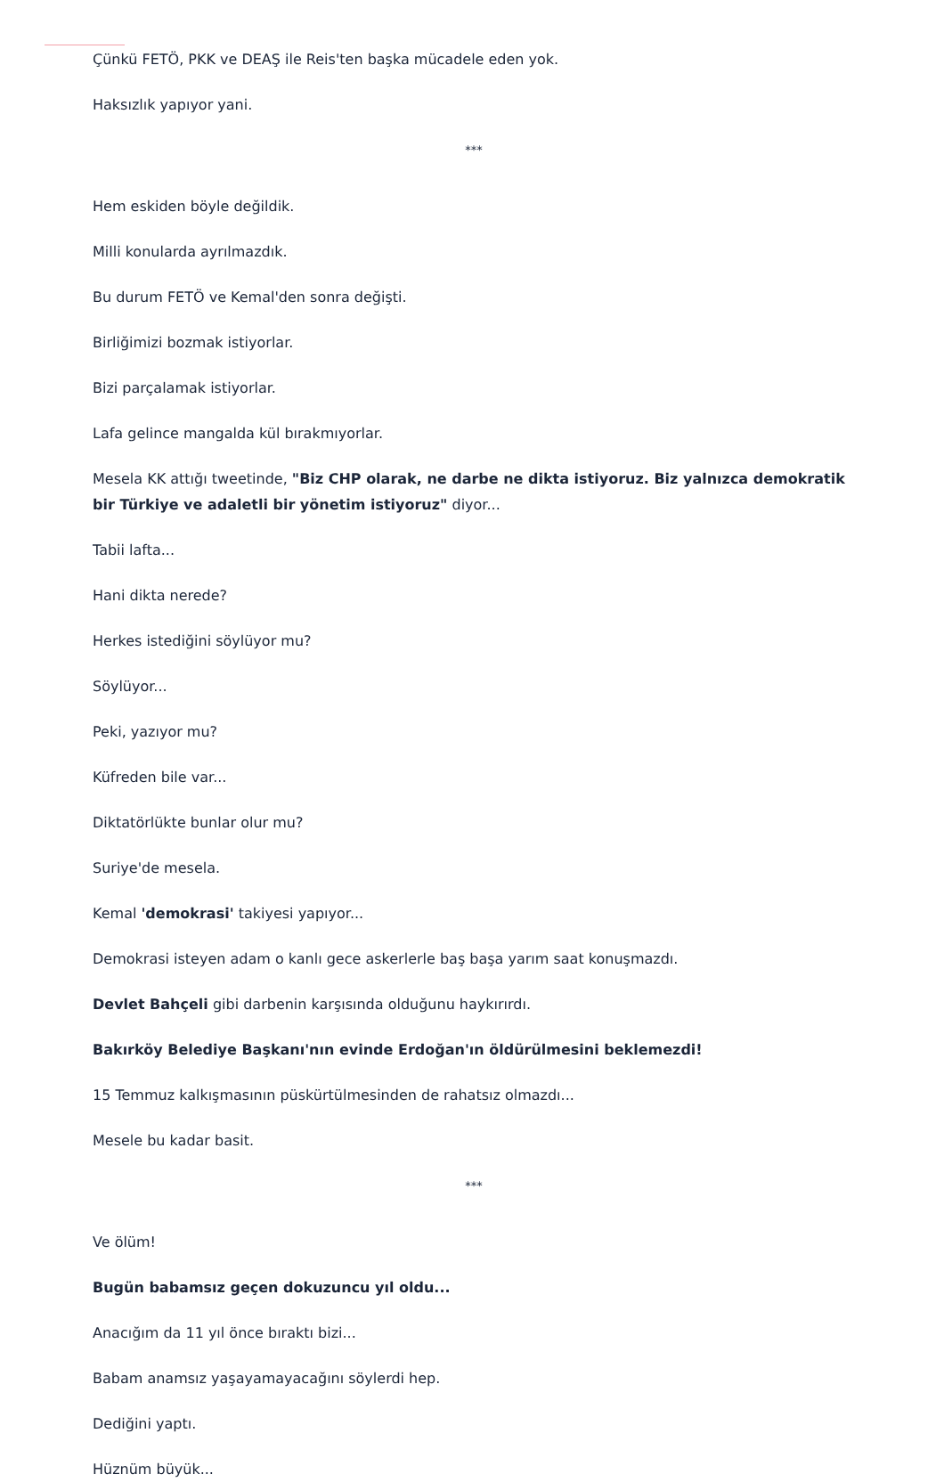Çünkü FETÖ, PKK ve DEAŞ ile Reis'ten başka mücadele eden yok.
Haksızlık yapıyor yani.
***
Hem eskiden böyle değildik.
Milli konularda ayrılmazdık.
Bu durum FETÖ ve Kemal'den sonra değişti.
Birliğimizi bozmak istiyorlar.
Bizi parçalamak istiyorlar.
Lafa gelince mangalda kül bırakmıyorlar.
Mesela KK attığı tweetinde, "Biz CHP olarak, ne darbe ne dikta istiyoruz. Biz yalnızca demokratik bir Türkiye ve adaletli bir yönetim istiyoruz" diyor...
Tabii lafta...
Hani dikta nerede?
Herkes istediğini söylüyor mu?
Söylüyor...
Peki, yazıyor mu?
Küfreden bile var...
Diktatörlükte bunlar olur mu?
Suriye'de mesela.
Kemal 'demokrasi' takiyesi yapıyor...
Demokrasi isteyen adam o kanlı gece askerlerle baş başa yarım saat konuşmazdı.
Devlet Bahçeli gibi darbenin karşısında olduğunu haykırırdı.
Bakırköy Belediye Başkanı'nın evinde Erdoğan'ın öldürülmesini beklemezdi!
15 Temmuz kalkışmasının püskürtülmesinden de rahatsız olmazdı...
Mesele bu kadar basit.
***
Ve ölüm!
Bugün babamsız geçen dokuzuncu yıl oldu...
Anacığım da 11 yıl önce bıraktı bizi...
Babam anamsız yaşayamayacağını söylerdi hep.
Dediğini yaptı.
Hüznüm büyük...